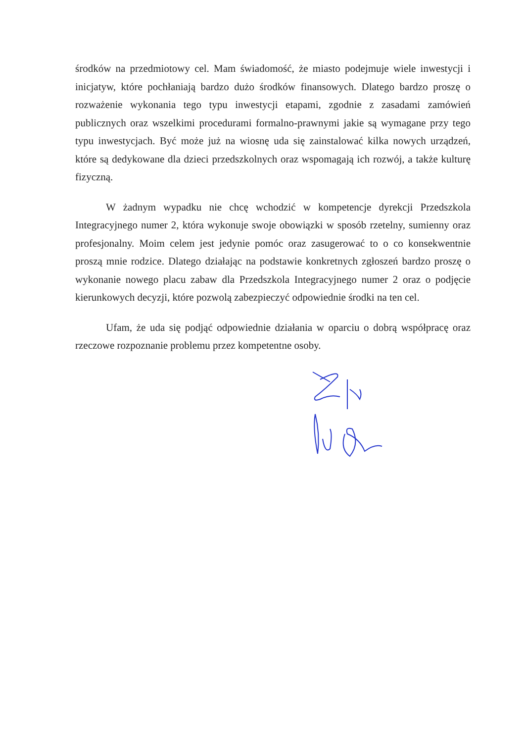środków na przedmiotowy cel. Mam świadomość, że miasto podejmuje wiele inwestycji i inicjatyw, które pochłaniają bardzo dużo środków finansowych. Dlatego bardzo proszę o rozważenie wykonania tego typu inwestycji etapami, zgodnie z zasadami zamówień publicznych oraz wszelkimi procedurami formalno-prawnymi jakie są wymagane przy tego typu inwestycjach. Być może już na wiosnę uda się zainstalować kilka nowych urządzeń, które są dedykowane dla dzieci przedszkolnych oraz wspomagają ich rozwój, a także kulturę fizyczną.
W żadnym wypadku nie chcę wchodzić w kompetencje dyrekcji Przedszkola Integracyjnego numer 2, która wykonuje swoje obowiązki w sposób rzetelny, sumienny oraz profesjonalny. Moim celem jest jedynie pomóc oraz zasugerować to o co konsekwentnie proszą mnie rodzice. Dlatego działając na podstawie konkretnych zgłoszeń bardzo proszę o wykonanie nowego placu zabaw dla Przedszkola Integracyjnego numer 2 oraz o podjęcie kierunkowych decyzji, które pozwolą zabezpieczyć odpowiednie środki na ten cel.
Ufam, że uda się podjąć odpowiednie działania w oparciu o dobrą współpracę oraz rzeczowe rozpoznanie problemu przez kompetentne osoby.